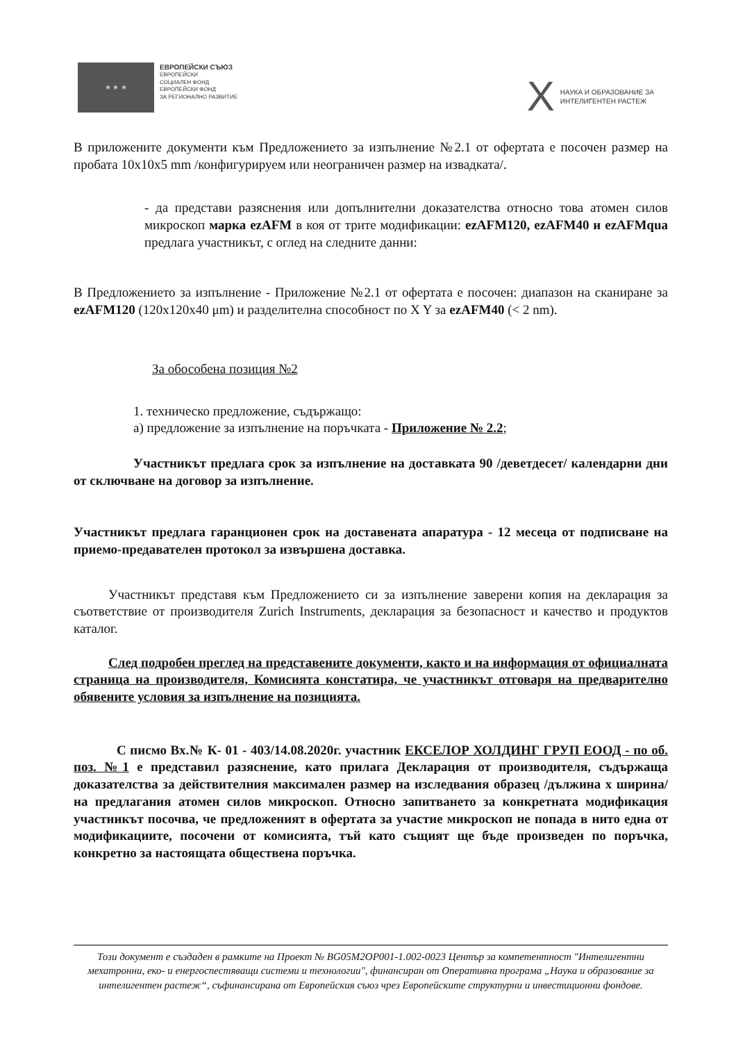★ ★ ★
ЕВРОПЕЙСКИ СЪЮЗ
ЕВРОПЕЙСКИ
СОЦИАЛЕН ФОНД
ЕВРОПЕЙСКИ ФОНД
ЗА РЕГИОНАЛНО РАЗВИТИЕ
X
НАУКА И ОБРАЗОВАНИЕ ЗА
ИНТЕЛИГЕНТЕН РАСТЕЖ
В приложените документи към Предложението за изпълнение №2.1 от офертата е посочен размер на пробата 10x10x5 mm /конфигурируем или неограничен размер на извадката/.
- да представи разяснения или допълнителни доказателства относно това атомен силов микроскоп марка ezAFM в коя от трите модификации: ezAFM120, ezAFM40 и ezAFMqua предлага участникът, с оглед на следните данни:
В Предложението за изпълнение - Приложение №2.1 от офертата е посочен: диапазон на сканиране за ezAFM120 (120x120x40 μm) и разделителна способност по X Y за ezAFM40 (< 2 nm).
За обособена позиция №2
1. техническо предложение, съдържащо:
а) предложение за изпълнение на поръчката - Приложение № 2.2;
Участникът предлага срок за изпълнение на доставката 90 /деветдесет/ календарни дни от сключване на договор за изпълнение.
Участникът предлага гаранционен срок на доставената апаратура - 12 месеца от подписване на приемо-предавателен протокол за извършена доставка.
Участникът представя към Предложението си за изпълнение заверени копия на декларация за съответствие от производителя Zurich Instruments, декларация за безопасност и качество и продуктов каталог.
След подробен преглед на представените документи, както и на информация от официалната страница на производителя, Комисията констатира, че участникът отговаря на предварително обявените условия за изпълнение на позицията.
С писмо Вх.№ К- 01 - 403/14.08.2020г. участник ЕКСЕЛОР ХОЛДИНГ ГРУП ЕООД - по об. поз. №1 е представил разяснение, като прилага Декларация от производителя, съдържаща доказателства за действителния максимален размер на изследвания образец /дължина х ширина/ на предлагания атомен силов микроскоп. Относно запитването за конкретната модификация участникът посочва, че предложеният в офертата за участие микроскоп не попада в нито една от модификациите, посочени от комисията, тъй като същият ще бъде произведен по поръчка, конкретно за настоящата обществена поръчка.
Този документ е създаден в рамките на Проект № BG05M2OP001-1.002-0023 Център за компетентност "Интелигентни мехатронни, еко- и енергоспестяващи системи и технологии", финансиран от Оперативна програма „Наука и образование за интелигентен растеж“, съфинансирана от Европейския съюз чрез Европейските структурни и инвестиционни фондове.